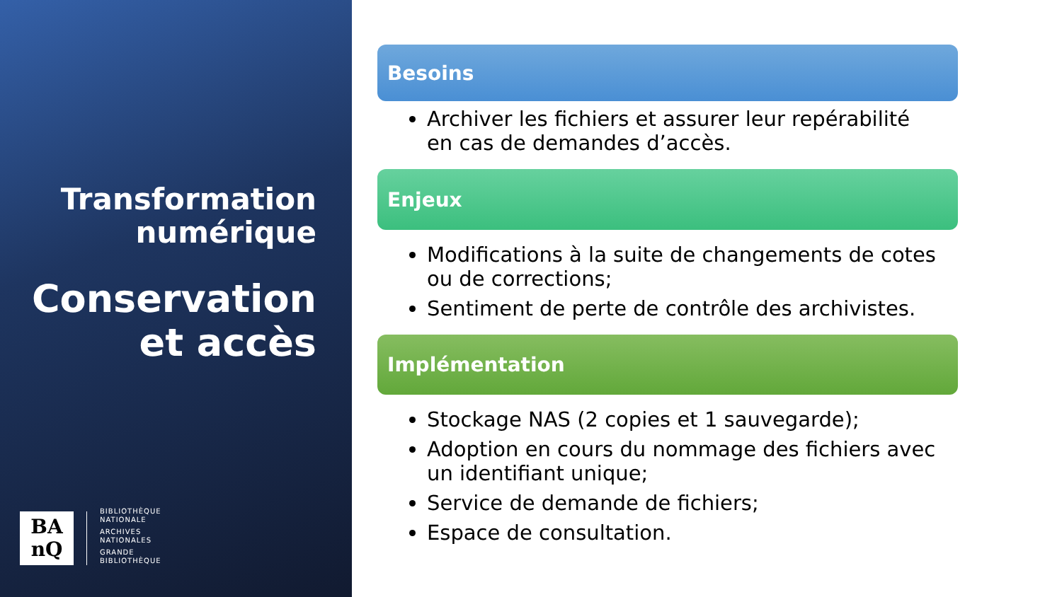Transformation
numérique
Conservation
et accès
BA
nQ
BIBLIOTHÈQUE
NATIONALE
ARCHIVES
NATIONALES
GRANDE
BIBLIOTHÈQUE
Besoins
Archiver les fichiers et assurer leur repérabilité en cas de demandes d’accès.
Enjeux
Modifications à la suite de changements de cotes ou de corrections;
Sentiment de perte de contrôle des archivistes.
Implémentation
Stockage NAS (2 copies et 1 sauvegarde);
Adoption en cours du nommage des fichiers avec un identifiant unique;
Service de demande de fichiers;
Espace de consultation.